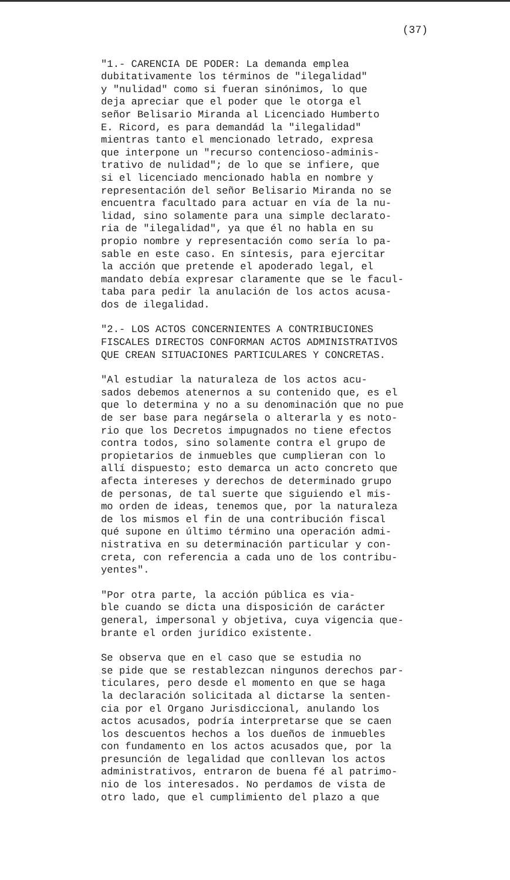(37)
"1.- CARENCIA DE PODER: La demanda emplea dubitativamente los términos de "ilegalidad" y "nulidad" como si fueran sinónimos, lo que deja apreciar que el poder que le otorga el señor Belisario Miranda al Licenciado Humberto E. Ricord, es para demandád la "ilegalidad" mientras tanto el mencionado letrado, expresa que interpone un "recurso contencioso-adminis- trativo de nulidad"; de lo que se infiere, que si el licenciado mencionado habla en nombre y representación del señor Belisario Miranda no se encuentra facultado para actuar en vía de la nu- lidad, sino solamente para una simple declarato- ria de "ilegalidad", ya que él no habla en su propio nombre y representación como sería lo pa- sable en este caso. En síntesis, para ejercitar la acción que pretende el apoderado legal, el mandato debía expresar claramente que se le facul- taba para pedir la anulación de los actos acusa- dos de ilegalidad.
"2.- LOS ACTOS CONCERNIENTES A CONTRIBUCIONES FISCALES DIRECTOS CONFORMAN ACTOS ADMINISTRATIVOS QUE CREAN SITUACIONES PARTICULARES Y CONCRETAS.
"Al estudiar la naturaleza de los actos acu- sados debemos atenernos a su contenido que, es el que lo determina y no a su denominación que no pue de ser base para negársela o alterarla y es noto- rio que los Decretos impugnados no tiene efectos contra todos, sino solamente contra el grupo de propietarios de inmuebles que cumplieran con lo allí dispuesto; esto demarca un acto concreto que afecta intereses y derechos de determinado grupo de personas, de tal suerte que siguiendo el mis- mo orden de ideas, tenemos que, por la naturaleza de los mismos el fin de una contribución fiscal qué supone en último término una operación admi- nistrativa en su determinación particular y con- creta, con referencia a cada uno de los contribu- yentes".
"Por otra parte, la acción pública es via- ble cuando se dicta una disposición de carácter general, impersonal y objetiva, cuya vigencia que- brante el orden jurídico existente.
Se observa que en el caso que se estudia no se pide que se restablezcan ningunos derechos par- ticulares, pero desde el momento en que se haga la declaración solicitada al dictarse la senten- cia por el Organo Jurisdiccional, anulando los actos acusados, podría interpretarse que se caen los descuentos hechos a los dueños de inmuebles con fundamento en los actos acusados que, por la presunción de legalidad que conllevan los actos administrativos, entraron de buena fé al patrimo- nio de los interesados. No perdamos de vista de otro lado, que el cumplimiento del plazo a que